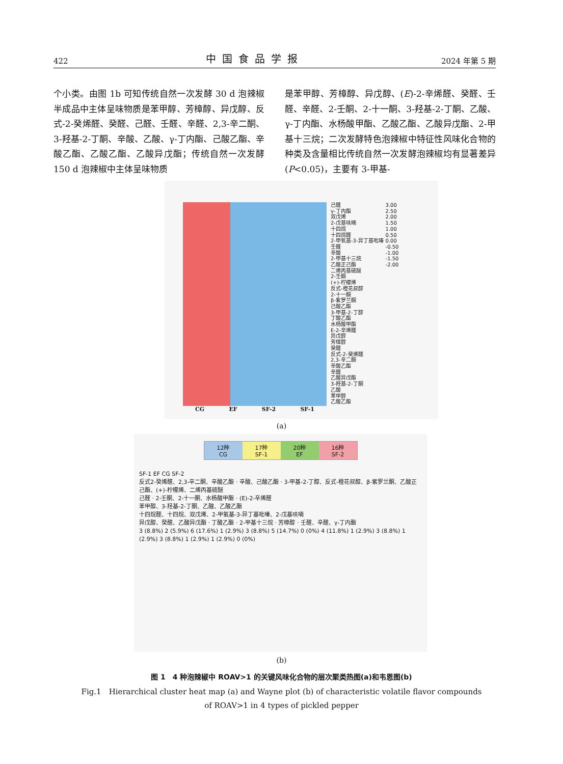422 中国食品学报 2024 年第 5 期
个小类。由图 1b 可知传统自然一次发酵 30 d 泡辣椒半成品中主体呈味物质是苯甲醇、芳樟醇、异戊醇、反式-2-癸烯醛、癸醛、己醛、壬醛、辛醛、2,3-辛二酮、3-羟基-2-丁酮、辛酸、乙酸、γ-丁内酯、己酸乙酯、辛酸乙酯、乙酸乙酯、乙酸异戊酯；传统自然一次发酵 150 d 泡辣椒中主体呈味物质
是苯甲醇、芳樟醇、异戊醇、(E)-2-辛烯醛、癸醛、壬醛、辛醛、2-壬酮、2-十一酮、3-羟基-2-丁酮、乙酸、γ-丁内酯、水杨酸甲酯、乙酸乙酯、乙酸异戊酯、2-甲基十三烷；二次发酵特色泡辣椒中特征性风味化合物的种类及含量相比传统自然一次发酵泡辣椒均有显著差异(P<0.05)，主要有 3-甲基-
CG EF SF-2 SF-1
己醛
γ-丁内酯
双戊烯
2-戊基呋喃
十四烷
十四烷醛
2-甲氧基-3-异丁基吡嗪
壬醛
辛酸
2-甲基十三烷
乙酸正己酯
二烯丙基硫醚
2-壬酮
(+)-柠檬烯
反式-橙花叔醇
2-十一酮
β-紫罗兰酮
己酸乙酯
3-甲基-2-丁醇
丁酸乙酯
水杨酸甲酯
E-2-辛烯醛
异戊醇
芳樟醇
癸醛
反式-2-癸烯醛
2,3-辛二酮
辛酸乙酯
辛醛
乙酸异戊酯
3-羟基-2-丁酮
乙酸
苯甲醇
乙酸乙酯
3.00
2.50
2.00
1.50
1.00
0.50
0.00
-0.50
-1.00
-1.50
-2.00
(a)
12种
CG
17种
SF-1
20种
EF
16种
SF-2
SF-1 EF CG SF-2
反式2-癸烯醛、2,3-辛二酮、辛酸乙酯 · 辛酸、己酸乙酯 · 3-甲基-2-丁醇、反式-橙花叔醇、β-紫罗兰酮、乙酸正己酯、(+)-柠檬烯、二烯丙基硫醚
己醛 · 2-壬酮、2-十一酮、水杨酸甲酯 · (E)-2-辛烯醛
苯甲醇、3-羟基-2-丁酮、乙酸、乙酸乙酯
十四烷醛、十四烷、双戊烯、2-甲氧基-3-异丁基吡嗪、2-戊基呋喃
异戊醇、癸醛、乙酸异戊酯 · 丁酸乙酯 · 2-甲基十三烷 · 芳樟醇 · 壬醛、辛醛、γ-丁内酯
3 (8.8%) 2 (5.9%) 6 (17.6%) 1 (2.9%) 3 (8.8%) 5 (14.7%) 0 (0%) 4 (11.8%) 1 (2.9%) 3 (8.8%) 1 (2.9%) 3 (8.8%) 1 (2.9%) 1 (2.9%) 0 (0%)
(b)
图 1　4 种泡辣椒中 ROAV>1 的关键风味化合物的层次聚类热图(a)和韦恩图(b)
Fig.1　Hierarchical cluster heat map (a) and Wayne plot (b) of characteristic volatile flavor compounds
of ROAV>1 in 4 types of pickled pepper